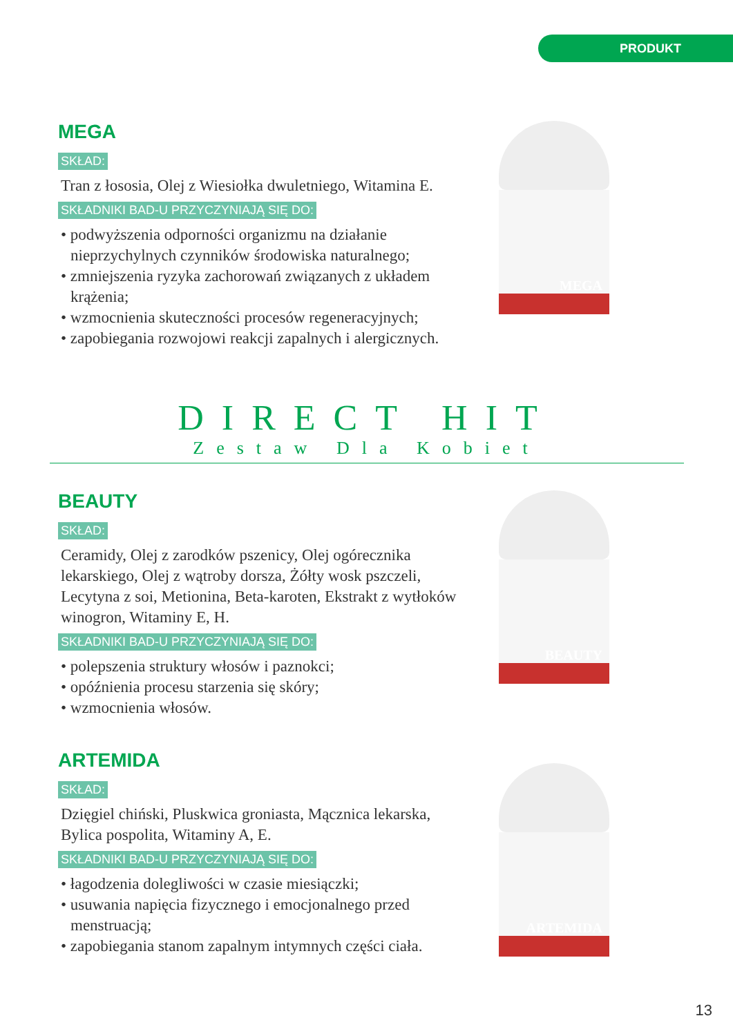PRODUKT
MEGA
SKŁAD:
Tran z łososia, Olej z Wiesiołka dwuletniego, Witamina E.
SKŁADNIKI BAD-U PRZYCZYNIAJĄ SIĘ DO:
• podwyższenia odporności organizmu na działanie nieprzychylnych czynników środowiska naturalnego;
• zmniejszenia ryzyka zachorowań związanych z układem krążenia;
• wzmocnienia skuteczności procesów regeneracyjnych;
• zapobiegania rozwojowi reakcji zapalnych i alergicznych.
MEGA
DIRECT HIT
Zestaw Dla Kobiet
BEAUTY
SKŁAD:
Ceramidy, Olej z zarodków pszenicy, Olej ogórecznika lekarskiego, Olej z wątroby dorsza, Żółty wosk pszczeli, Lecytyna z soi, Metionina, Beta-karoten, Ekstrakt z wytłoków winogron, Witaminy E, H.
SKŁADNIKI BAD-U PRZYCZYNIAJĄ SIĘ DO:
• polepszenia struktury włosów i paznokci;
• opóźnienia procesu starzenia się skóry;
• wzmocnienia włosów.
BEAUTY
ARTEMIDA
SKŁAD:
Dzięgiel chiński, Pluskwica groniasta, Mącznica lekarska, Bylica pospolita, Witaminy A, E.
SKŁADNIKI BAD-U PRZYCZYNIAJĄ SIĘ DO:
• łagodzenia dolegliwości w czasie miesiączki;
• usuwania napięcia fizycznego i emocjonalnego przed menstruacją;
• zapobiegania stanom zapalnym intymnych części ciała.
ARTEMIDA
13